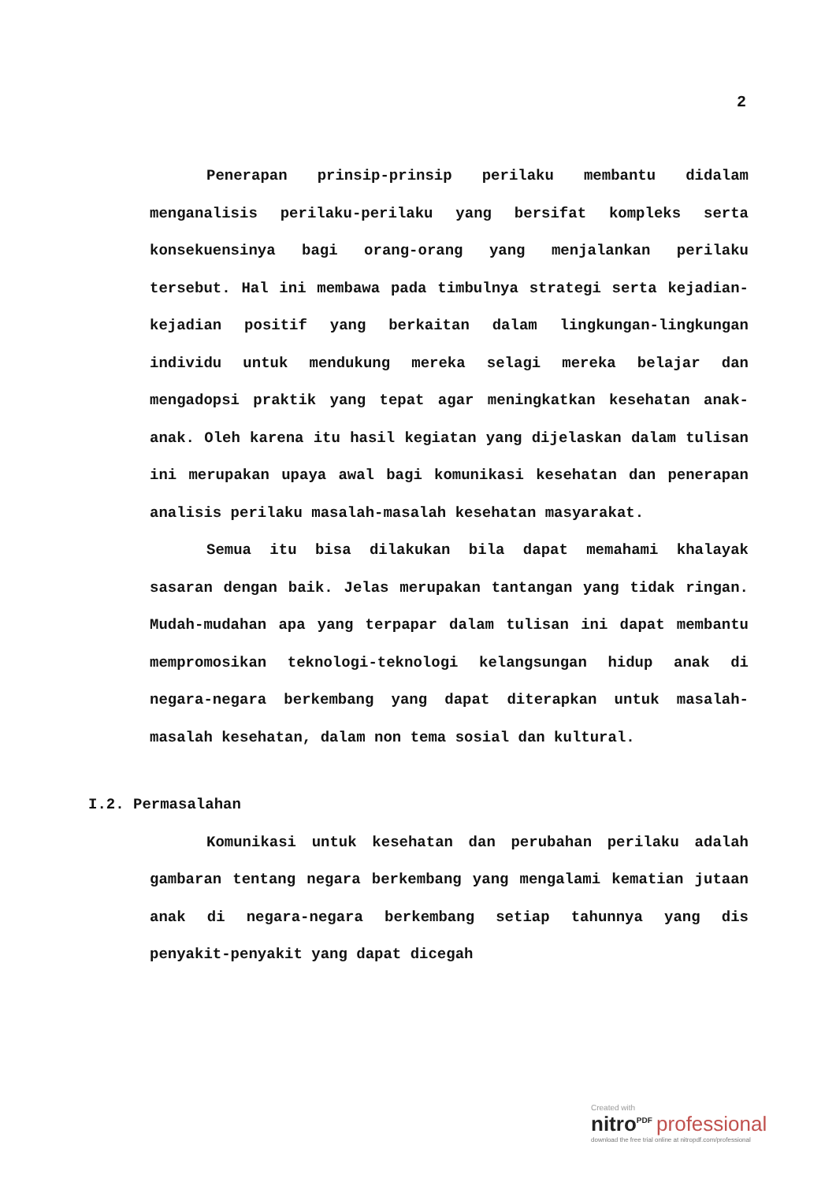2
Penerapan prinsip-prinsip perilaku membantu didalam menganalisis perilaku-perilaku yang bersifat kompleks serta konsekuensinya bagi orang-orang yang menjalankan perilaku tersebut. Hal ini membawa pada timbulnya strategi serta kejadian-kejadian positif yang berkaitan dalam lingkungan-lingkungan individu untuk mendukung mereka selagi mereka belajar dan mengadopsi praktik yang tepat agar meningkatkan kesehatan anak-anak. Oleh karena itu hasil kegiatan yang dijelaskan dalam tulisan ini merupakan upaya awal bagi komunikasi kesehatan dan penerapan analisis perilaku masalah-masalah kesehatan masyarakat.
Semua itu bisa dilakukan bila dapat memahami khalayak sasaran dengan baik. Jelas merupakan tantangan yang tidak ringan. Mudah-mudahan apa yang terpapar dalam tulisan ini dapat membantu mempromosikan teknologi-teknologi kelangsungan hidup anak di negara-negara berkembang yang dapat diterapkan untuk masalah-masalah kesehatan, dalam non tema sosial dan kultural.
I.2. Permasalahan
Komunikasi untuk kesehatan dan perubahan perilaku adalah gambaran tentang negara berkembang yang mengalami kematian jutaan anak di negara-negara berkembang setiap tahunnya yang dis penyakit-penyakit yang dapat dicegah
Created with
nitro<sup>PDF</sup> professional
download the free trial online at nitropdf.com/professional